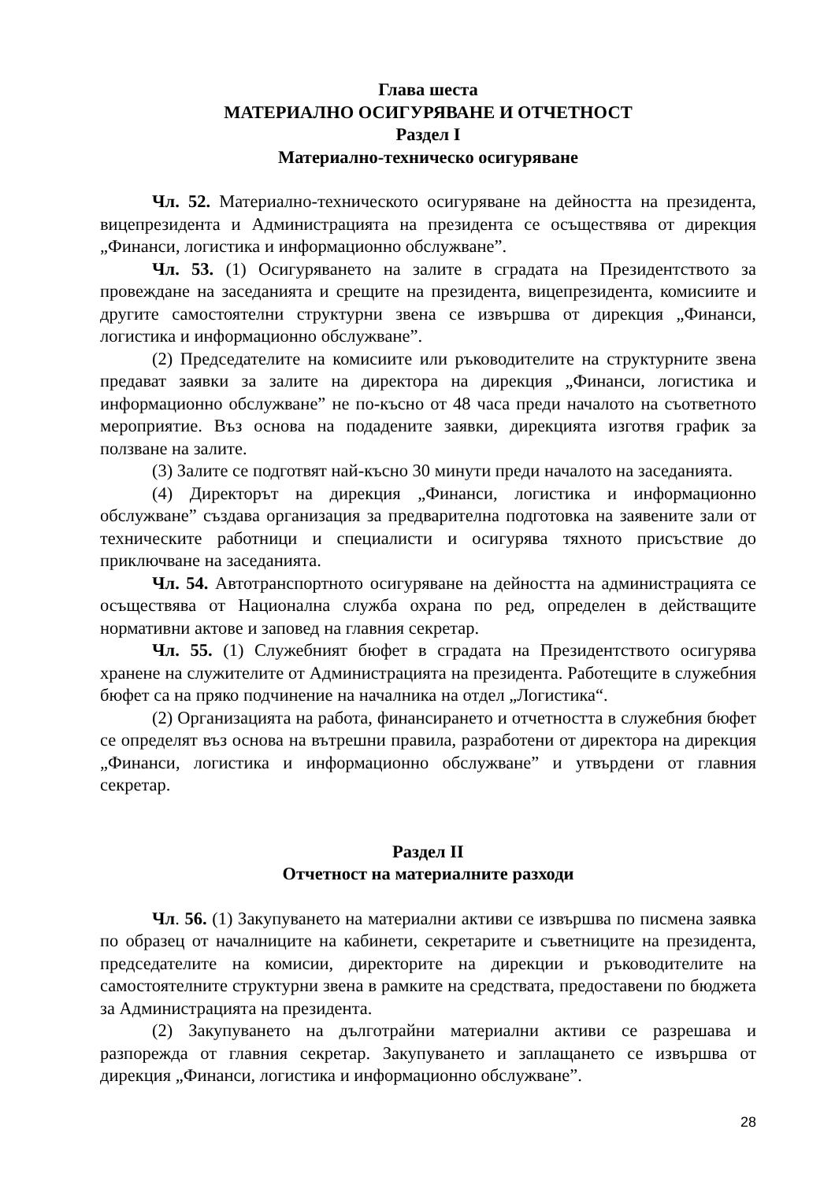Глава шеста
МАТЕРИАЛНО ОСИГУРЯВАНЕ И ОТЧЕТНОСТ
Раздел I
Материално-техническо осигуряване
Чл. 52. Материално-техническото осигуряване на дейността на президента, вицепрезидента и Администрацията на президента се осъществява от дирекция „Финанси, логистика и информационно обслужване”.
Чл. 53. (1) Осигуряването на залите в сградата на Президентството за провеждане на заседанията и срещите на президента, вицепрезидента, комисиите и другите самостоятелни структурни звена се извършва от дирекция „Финанси, логистика и информационно обслужване”.
(2) Председателите на комисиите или ръководителите на структурните звена предават заявки за залите на директора на дирекция „Финанси, логистика и информационно обслужване” не по-късно от 48 часа преди началото на съответното мероприятие. Въз основа на подадените заявки, дирекцията изготвя график за ползване на залите.
(3) Залите се подготвят най-късно 30 минути преди началото на заседанията.
(4) Директорът на дирекция „Финанси, логистика и информационно обслужване” създава организация за предварителна подготовка на заявените зали от техническите работници и специалисти и осигурява тяхното присъствие до приключване на заседанията.
Чл. 54. Автотранспортното осигуряване на дейността на администрацията се осъществява от Национална служба охрана по ред, определен в действащите нормативни актове и заповед на главния секретар.
Чл. 55. (1) Служебният бюфет в сградата на Президентството осигурява хранене на служителите от Администрацията на президента. Работещите в служебния бюфет са на пряко подчинение на началника на отдел „Логистика“.
(2) Организацията на работа, финансирането и отчетността в служебния бюфет се определят въз основа на вътрешни правила, разработени от директора на дирекция „Финанси, логистика и информационно обслужване” и утвърдени от главния секретар.
Раздел II
Отчетност на материалните разходи
Чл. 56. (1) Закупуването на материални активи се извършва по писмена заявка по образец от началниците на кабинети, секретарите и съветниците на президента, председателите на комисии, директорите на дирекции и ръководителите на самостоятелните структурни звена в рамките на средствата, предоставени по бюджета за Администрацията на президента.
(2) Закупуването на дълготрайни материални активи се разрешава и разпорежда от главния секретар. Закупуването и заплащането се извършва от дирекция „Финанси, логистика и информационно обслужване”.
28